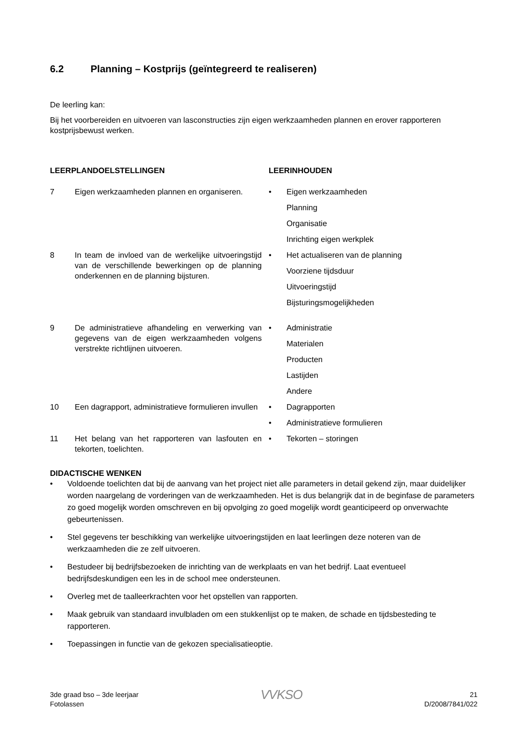6.2 Planning – Kostprijs (geïntegreerd te realiseren)
De leerling kan:
Bij het voorbereiden en uitvoeren van lasconstructies zijn eigen werkzaamheden plannen en erover rapporteren kostprijsbewust werken.
| LEERPLANDOELSTELLINGEN | | LEERINHOUDEN | |
| --- | --- | --- | --- |
| 7 | Eigen werkzaamheden plannen en organiseren. | • | Eigen werkzaamheden Planning Organisatie Inrichting eigen werkplek |
| 8 | In team de invloed van de werkelijke uitvoeringstijd van de verschillende bewerkingen op de planning onderkennen en de planning bijsturen. | • | Het actualiseren van de planning Voorziene tijdsduur Uitvoeringstijd Bijsturingsmogelijkheden |
| 9 | De administratieve afhandeling en verwerking van gegevens van de eigen werkzaamheden volgens verstrekte richtlijnen uitvoeren. | • | Administratie Materialen Producten Lastijden Andere |
| 10 | Een dagrapport, administratieve formulieren invullen | • | Dagrapporten |
| | | • | Administratieve formulieren |
| 11 | Het belang van het rapporteren van lasfouten en tekorten, toelichten. | • | Tekorten – storingen |
DIDACTISCHE WENKEN
• Voldoende toelichten dat bij de aanvang van het project niet alle parameters in detail gekend zijn, maar duidelijker worden naargelang de vorderingen van de werkzaamheden. Het is dus belangrijk dat in de beginfase de parameters zo goed mogelijk worden omschreven en bij opvolging zo goed mogelijk wordt geanticipeerd op onverwachte gebeurtenissen.
• Stel gegevens ter beschikking van werkelijke uitvoeringstijden en laat leerlingen deze noteren van de werkzaamheden die ze zelf uitvoeren.
• Bestudeer bij bedrijfsbezoeken de inrichting van de werkplaats en van het bedrijf. Laat eventueel bedrijfsdeskundigen een les in de school mee ondersteunen.
• Overleg met de taalleerkrachten voor het opstellen van rapporten.
• Maak gebruik van standaard invulbladen om een stukkenlijst op te maken, de schade en tijdsbesteding te rapporteren.
• Toepassingen in functie van de gekozen specialisatieoptie.
3de graad bso – 3de leerjaar
Fotolassen
VVKSO
21
D/2008/7841/022